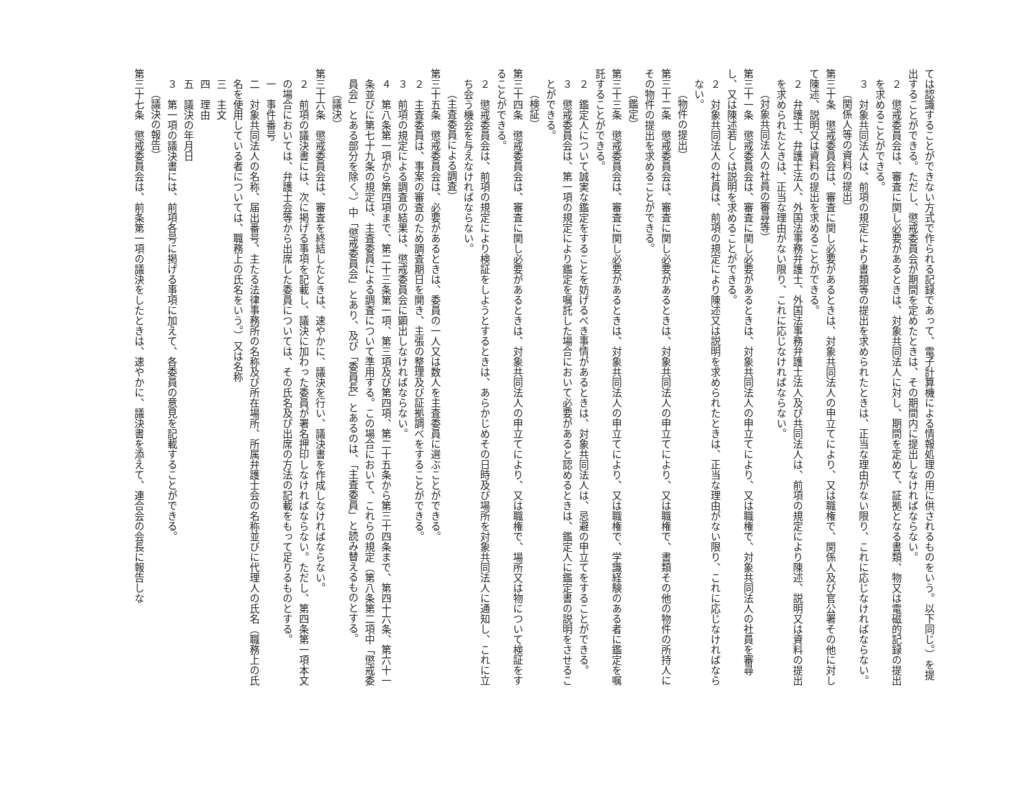ては認識することができない方式で作られる記録であって、電子計算機による情報処理の用に供されるものをいう。以下同じ。）を提出することができる。ただし、懲戒委員会が期間を定めたときは、その期間内に提出しなければならない。
２　懲戒委員会は、審査に関し必要があるときは、対象共同法人に対し、期間を定めて、証拠となる書類、物又は電磁的記録の提出を求めることができる。
３　対象共同法人は、前項の規定により書類等の提出を求められたときは、正当な理由がない限り、これに応じなければならない。
（関係人等の資料の提出）
第三十条　懲戒委員会は、審査に関し必要があるときは、対象共同法人の申立てにより、又は職権で、関係人及び官公署その他に対して陳述、説明又は資料の提出を求めることができる。
２　弁護士、弁護士法人、外国法事務弁護士、外国法事務弁護士法人及び共同法人は、前項の規定により陳述、説明又は資料の提出を求められたときは、正当な理由がない限り、これに応じなければならない。
（対象共同法人の社員の審尋等）
第三十一条　懲戒委員会は、審査に関し必要があるときは、対象共同法人の申立てにより、又は職権で、対象共同法人の社員を審尋し、又は陳述若しくは説明を求めることができる。
２　対象共同法人の社員は、前項の規定により陳述又は説明を求められたときは、正当な理由がない限り、これに応じなければならない。
（物件の提出）
第三十二条　懲戒委員会は、審査に関し必要があるときは、対象共同法人の申立てにより、又は職権で、書類その他の物件の所持人にその物件の提出を求めることができる。
（鑑定）
第三十三条　懲戒委員会は、審査に関し必要があるときは、対象共同法人の申立てにより、又は職権で、学識経験のある者に鑑定を嘱託することができる。
２　鑑定人について誠実な鑑定をすることを妨げるべき事情があるときは、対象共同法人は、忌避の申立てをすることができる。
３　懲戒委員会は、第一項の規定により鑑定を嘱託した場合において必要があると認めるときは、鑑定人に鑑定書の説明をさせることができる。
（検証）
第三十四条　懲戒委員会は、審査に関し必要があるときは、対象共同法人の申立てにより、又は職権で、場所又は物について検証をすることができる。
２　懲戒委員会は、前項の規定により検証をしようとするときは、あらかじめその日時及び場所を対象共同法人に通知し、これに立ち会う機会を与えなければならない。
（主査委員による調査）
第三十五条　懲戒委員会は、必要があるときは、委員の一人又は数人を主査委員に選ぶことができる。
２　主査委員は、事案の審査のため調査期日を開き、主張の整理及び証拠調べをすることができる。
３　前項の規定による調査の結果は、懲戒委員会に顕出しなければならない。
４　第八条第一項から第四項まで、第二十三条第一項、第三項及び第四項、第二十五条から第三十四条まで、第四十六条、第六十一条並びに第七十九条の規定は、主査委員による調査について準用する。この場合において、これらの規定（第八条第二項中「懲戒委員会」とある部分を除く。）中「懲戒委員会」とあり、及び「委員長」とあるのは、「主査委員」と読み替えるものとする。
（議決）
第三十六条　懲戒委員会は、審査を終結したときは、速やかに、議決を行い、議決書を作成しなければならない。
２　前項の議決書には、次に掲げる事項を記載し、議決に加わった委員が署名押印しなければならない。ただし、第四条第一項本文の場合においては、弁護士会等から出席した委員については、その氏名及び出席の方法の記載をもって足りるものとする。
一　事件番号
二　対象共同法人の名称、届出番号、主たる法律事務所の名称及び所在場所、所属弁護士会の名称並びに代理人の氏名（職務上の氏名を使用している者については、職務上の氏名をいう。）又は名称
三　主文
四　理由
五　議決の年月日
３　第一項の議決書には、前項各号に掲げる事項に加えて、各委員の意見を記載することができる。
（議決の報告）
第三十七条　懲戒委員会は、前条第一項の議決をしたときは、速やかに、議決書を添えて、連合会の会長に報告しな